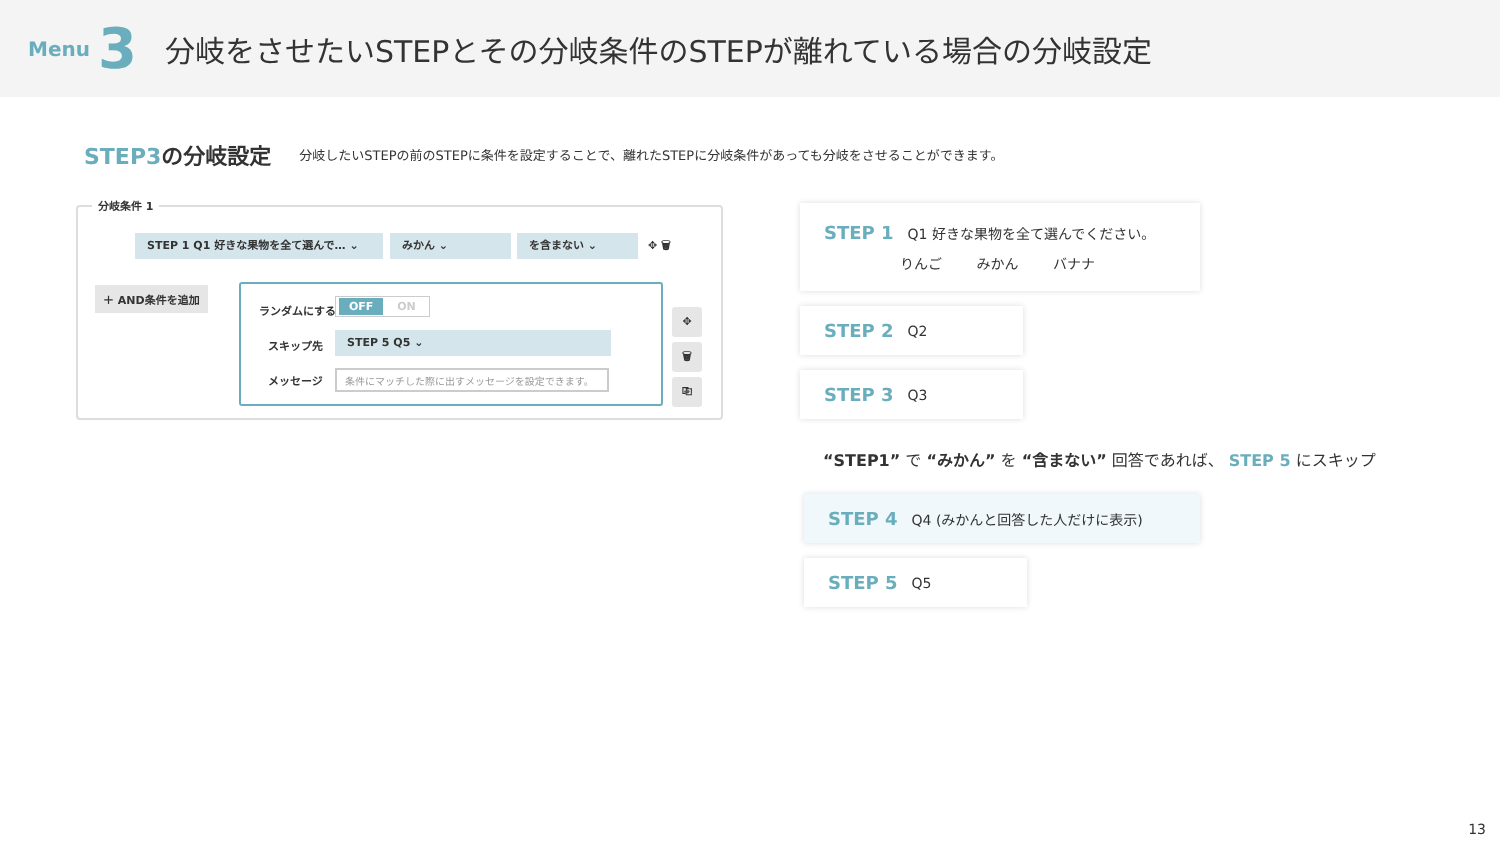Menu 3 分岐をさせたいSTEPとその分岐条件のSTEPが離れている場合の分岐設定
STEP3の分岐設定
分岐したいSTEPの前のSTEPに条件を設定することで、離れたSTEPに分岐条件があっても分岐をさせることができます。
分岐条件 1
STEP 1 Q1 好きな果物を全て選んで… ⌄ みかん ⌄ を含まない ⌄ ✥ 🗑
＋ AND条件を追加
ランダムにする OFF ON
スキップ先
STEP 5 Q5 ⌄
メッセージ 条件にマッチした際に出すメッセージを設定できます。
✥
🗑
⎘
STEP 1 Q1 好きな果物を全て選んでください。
りんご みかん バナナ
STEP 2 Q2
STEP 3 Q3
“STEP1” で “みかん” を “含まない” 回答であれば、 STEP 5 にスキップ
STEP 4 Q4 (みかんと回答した人だけに表示)
STEP 5 Q5
13